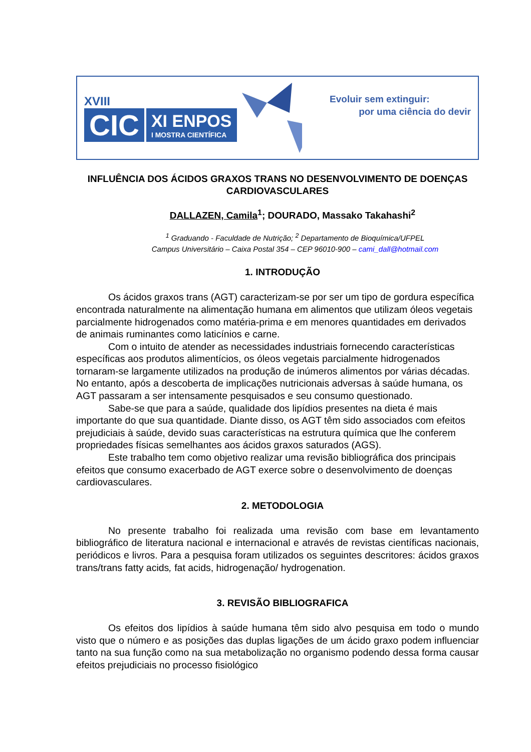XVIII
CIC
XI ENPOS
I MOSTRA CIENTÍFICA
Evoluir sem extinguir:
por uma ciência do devir
INFLUÊNCIA DOS ÁCIDOS GRAXOS TRANS NO DESENVOLVIMENTO DE DOENÇAS CARDIOVASCULARES
DALLAZEN, Camila<sup>1</sup>; DOURADO, Massako Takahashi<sup>2</sup>
<sup>1</sup> Graduando - Faculdade de Nutrição; <sup>2</sup> Departamento de Bioquímica/UFPEL
Campus Universitário – Caixa Postal 354 – CEP 96010-900 – cami_dall@hotmail.com
1. INTRODUÇÃO
Os ácidos graxos trans (AGT) caracterizam-se por ser um tipo de gordura específica encontrada naturalmente na alimentação humana em alimentos que utilizam óleos vegetais parcialmente hidrogenados como matéria-prima e em menores quantidades em derivados de animais ruminantes como laticínios e carne.
Com o intuito de atender as necessidades industriais fornecendo características específicas aos produtos alimentícios, os óleos vegetais parcialmente hidrogenados tornaram-se largamente utilizados na produção de inúmeros alimentos por várias décadas. No entanto, após a descoberta de implicações nutricionais adversas à saúde humana, os AGT passaram a ser intensamente pesquisados e seu consumo questionado.
Sabe-se que para a saúde, qualidade dos lipídios presentes na dieta é mais importante do que sua quantidade. Diante disso, os AGT têm sido associados com efeitos prejudiciais à saúde, devido suas características na estrutura química que lhe conferem propriedades físicas semelhantes aos ácidos graxos saturados (AGS).
Este trabalho tem como objetivo realizar uma revisão bibliográfica dos principais efeitos que consumo exacerbado de AGT exerce sobre o desenvolvimento de doenças cardiovasculares.
2. METODOLOGIA
No presente trabalho foi realizada uma revisão com base em levantamento bibliográfico de literatura nacional e internacional e através de revistas científicas nacionais, periódicos e livros. Para a pesquisa foram utilizados os seguintes descritores: ácidos graxos trans/trans fatty acids, fat acids, hidrogenação/ hydrogenation.
3. REVISÃO BIBLIOGRAFICA
Os efeitos dos lipídios à saúde humana têm sido alvo pesquisa em todo o mundo visto que o número e as posições das duplas ligações de um ácido graxo podem influenciar tanto na sua função como na sua metabolização no organismo podendo dessa forma causar efeitos prejudiciais no processo fisiológico